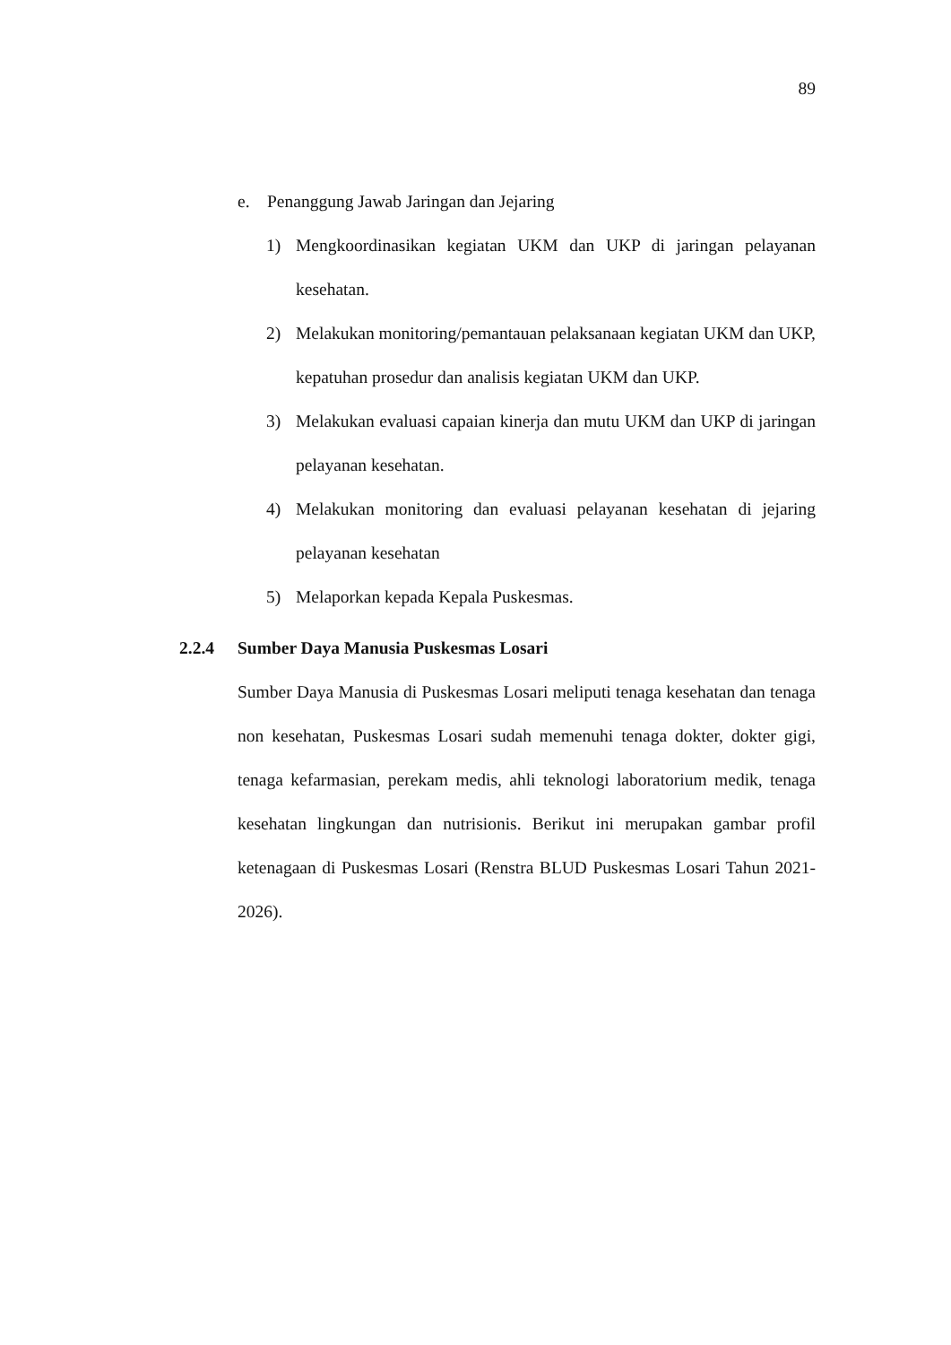89
e. Penanggung Jawab Jaringan dan Jejaring
1) Mengkoordinasikan kegiatan UKM dan UKP di jaringan pelayanan kesehatan.
2) Melakukan monitoring/pemantauan pelaksanaan kegiatan UKM dan UKP, kepatuhan prosedur dan analisis kegiatan UKM dan UKP.
3) Melakukan evaluasi capaian kinerja dan mutu UKM dan UKP di jaringan pelayanan kesehatan.
4) Melakukan monitoring dan evaluasi pelayanan kesehatan di jejaring pelayanan kesehatan
5) Melaporkan kepada Kepala Puskesmas.
2.2.4 Sumber Daya Manusia Puskesmas Losari
Sumber Daya Manusia di Puskesmas Losari meliputi tenaga kesehatan dan tenaga non kesehatan, Puskesmas Losari sudah memenuhi tenaga dokter, dokter gigi, tenaga kefarmasian, perekam medis, ahli teknologi laboratorium medik, tenaga kesehatan lingkungan dan nutrisionis. Berikut ini merupakan gambar profil ketenagaan di Puskesmas Losari (Renstra BLUD Puskesmas Losari Tahun 2021-2026).